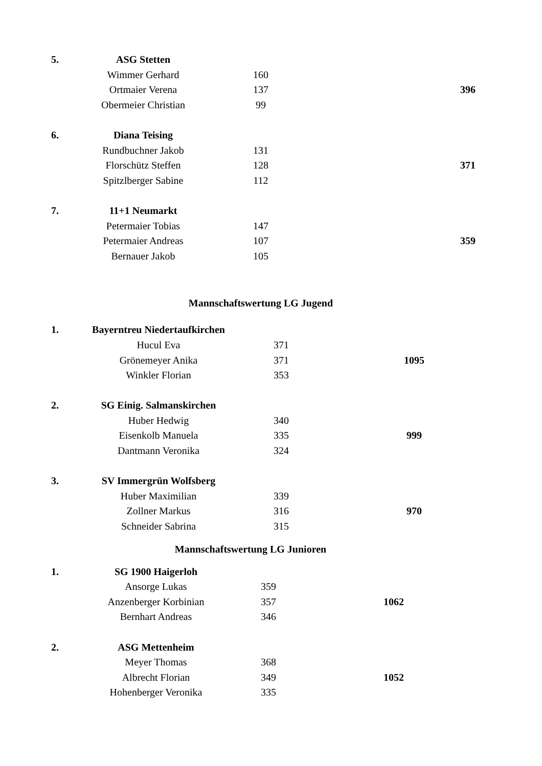| 5. | ASG Stetten | | |
| | Wimmer Gerhard | 160 | |
| | Ortmaier Verena | 137 | 396 |
| | Obermeier Christian | 99 | |
| 6. | Diana Teising | | |
| | Rundbuchner Jakob | 131 | |
| | Florschütz Steffen | 128 | 371 |
| | Spitzlberger Sabine | 112 | |
| 7. | 11+1 Neumarkt | | |
| | Petermaier Tobias | 147 | |
| | Petermaier Andreas | 107 | 359 |
| | Bernauer Jakob | 105 | |
Mannschaftswertung LG Jugend
| 1. | Bayerntreu Niedertaufkirchen | | |
| | Hucul Eva | 371 | |
| | Grönemeyer Anika | 371 | 1095 |
| | Winkler Florian | 353 | |
| 2. | SG Einig. Salmanskirchen | | |
| | Huber Hedwig | 340 | |
| | Eisenkolb Manuela | 335 | 999 |
| | Dantmann Veronika | 324 | |
| 3. | SV Immergrün Wolfsberg | | |
| | Huber Maximilian | 339 | |
| | Zollner Markus | 316 | 970 |
| | Schneider Sabrina | 315 | |
Mannschaftswertung LG Junioren
| 1. | SG 1900 Haigerloh | | |
| | Ansorge Lukas | 359 | |
| | Anzenberger Korbinian | 357 | 1062 |
| | Bernhart Andreas | 346 | |
| 2. | ASG Mettenheim | | |
| | Meyer Thomas | 368 | |
| | Albrecht Florian | 349 | 1052 |
| | Hohenberger Veronika | 335 | |